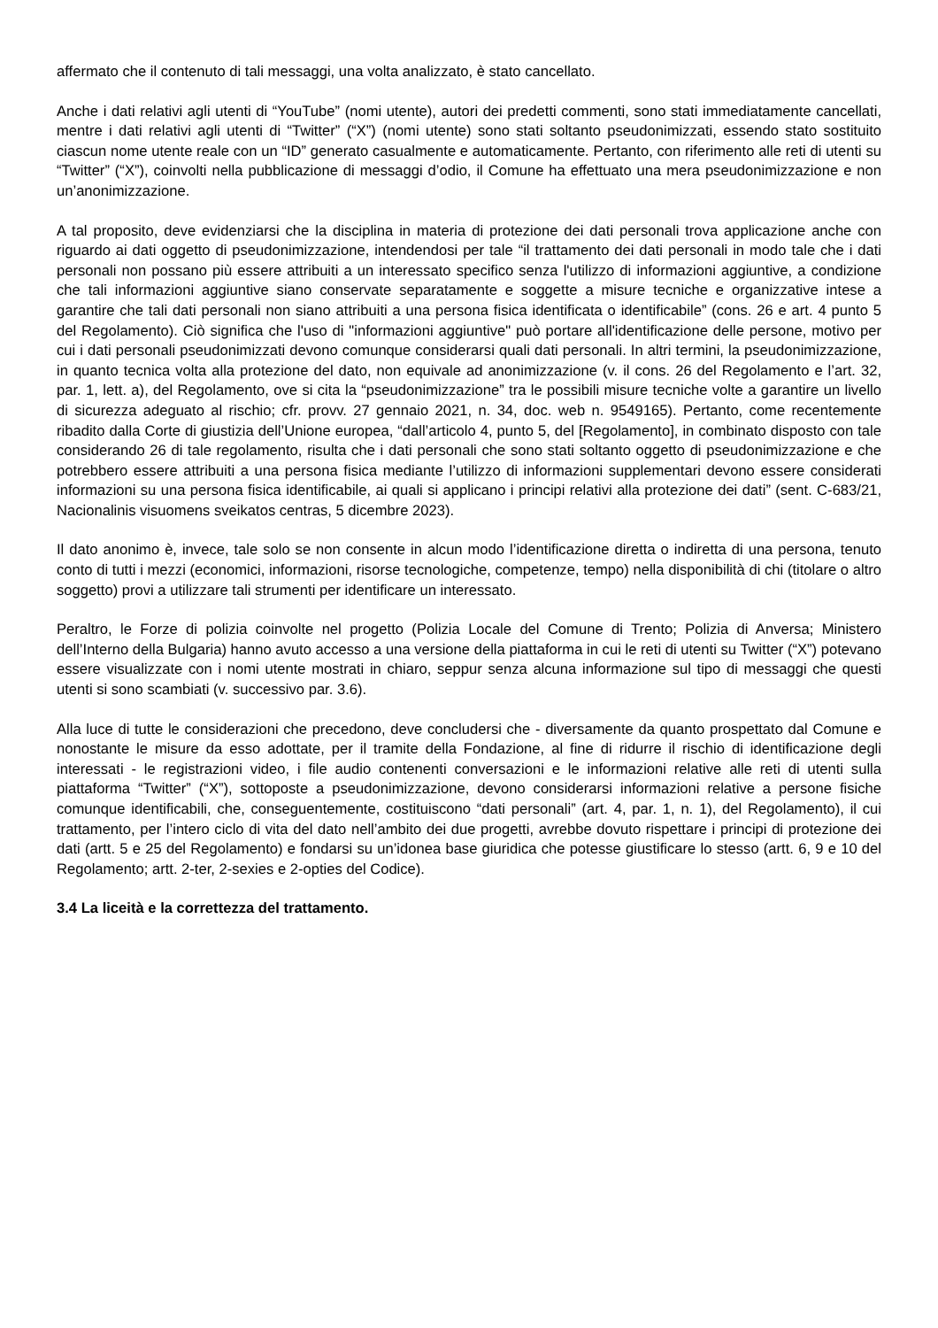affermato che il contenuto di tali messaggi, una volta analizzato, è stato cancellato.
Anche i dati relativi agli utenti di “YouTube” (nomi utente), autori dei predetti commenti, sono stati immediatamente cancellati, mentre i dati relativi agli utenti di “Twitter” (“X”) (nomi utente) sono stati soltanto pseudonimizzati, essendo stato sostituito ciascun nome utente reale con un “ID” generato casualmente e automaticamente. Pertanto, con riferimento alle reti di utenti su “Twitter” (“X”), coinvolti nella pubblicazione di messaggi d’odio, il Comune ha effettuato una mera pseudonimizzazione e non un’anonimizzazione.
A tal proposito, deve evidenziarsi che la disciplina in materia di protezione dei dati personali trova applicazione anche con riguardo ai dati oggetto di pseudonimizzazione, intendendosi per tale “il trattamento dei dati personali in modo tale che i dati personali non possano più essere attribuiti a un interessato specifico senza l'utilizzo di informazioni aggiuntive, a condizione che tali informazioni aggiuntive siano conservate separatamente e soggette a misure tecniche e organizzative intese a garantire che tali dati personali non siano attribuiti a una persona fisica identificata o identificabile” (cons. 26 e art. 4 punto 5 del Regolamento). Ciò significa che l'uso di "informazioni aggiuntive" può portare all'identificazione delle persone, motivo per cui i dati personali pseudonimizzati devono comunque considerarsi quali dati personali. In altri termini, la pseudonimizzazione, in quanto tecnica volta alla protezione del dato, non equivale ad anonimizzazione (v. il cons. 26 del Regolamento e l’art. 32, par. 1, lett. a), del Regolamento, ove si cita la “pseudonimizzazione” tra le possibili misure tecniche volte a garantire un livello di sicurezza adeguato al rischio; cfr. provv. 27 gennaio 2021, n. 34, doc. web n. 9549165). Pertanto, come recentemente ribadito dalla Corte di giustizia dell’Unione europea, “dall’articolo 4, punto 5, del [Regolamento], in combinato disposto con tale considerando 26 di tale regolamento, risulta che i dati personali che sono stati soltanto oggetto di pseudonimizzazione e che potrebbero essere attribuiti a una persona fisica mediante l’utilizzo di informazioni supplementari devono essere considerati informazioni su una persona fisica identificabile, ai quali si applicano i principi relativi alla protezione dei dati” (sent. C-683/21, Nacionalinis visuomens sveikatos centras, 5 dicembre 2023).
Il dato anonimo è, invece, tale solo se non consente in alcun modo l’identificazione diretta o indiretta di una persona, tenuto conto di tutti i mezzi (economici, informazioni, risorse tecnologiche, competenze, tempo) nella disponibilità di chi (titolare o altro soggetto) provi a utilizzare tali strumenti per identificare un interessato.
Peraltro, le Forze di polizia coinvolte nel progetto (Polizia Locale del Comune di Trento; Polizia di Anversa; Ministero dell’Interno della Bulgaria) hanno avuto accesso a una versione della piattaforma in cui le reti di utenti su Twitter (“X”) potevano essere visualizzate con i nomi utente mostrati in chiaro, seppur senza alcuna informazione sul tipo di messaggi che questi utenti si sono scambiati (v. successivo par. 3.6).
Alla luce di tutte le considerazioni che precedono, deve concludersi che - diversamente da quanto prospettato dal Comune e nonostante le misure da esso adottate, per il tramite della Fondazione, al fine di ridurre il rischio di identificazione degli interessati - le registrazioni video, i file audio contenenti conversazioni e le informazioni relative alle reti di utenti sulla piattaforma “Twitter” (“X”), sottoposte a pseudonimizzazione, devono considerarsi informazioni relative a persone fisiche comunque identificabili, che, conseguentemente, costituiscono “dati personali” (art. 4, par. 1, n. 1), del Regolamento), il cui trattamento, per l’intero ciclo di vita del dato nell’ambito dei due progetti, avrebbe dovuto rispettare i principi di protezione dei dati (artt. 5 e 25 del Regolamento) e fondarsi su un’idonea base giuridica che potesse giustificare lo stesso (artt. 6, 9 e 10 del Regolamento; artt. 2-ter, 2-sexies e 2-opties del Codice).
3.4 La liceità e la correttezza del trattamento.